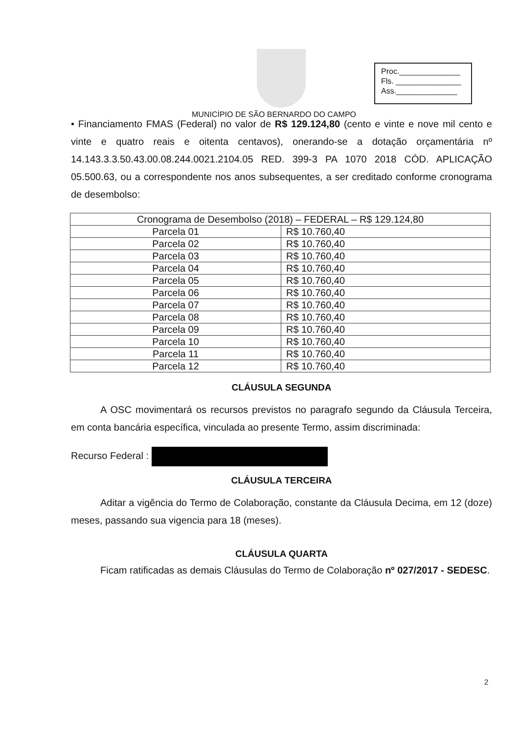Proc.______________
Fls. _______________
Ass.______________
MUNICÍPIO DE SÃO BERNARDO DO CAMPO
• Financiamento FMAS (Federal) no valor de R$ 129.124,80 (cento e vinte e nove mil cento e vinte e quatro reais e oitenta centavos), onerando-se a dotação orçamentária nº 14.143.3.3.50.43.00.08.244.0021.2104.05 RED. 399-3 PA 1070 2018 CÓD. APLICAÇÃO 05.500.63, ou a correspondente nos anos subsequentes, a ser creditado conforme cronograma de desembolso:
| Cronograma de Desembolso (2018) – FEDERAL – R$ 129.124,80 | |
| Parcela 01 | R$ 10.760,40 |
| Parcela 02 | R$ 10.760,40 |
| Parcela 03 | R$ 10.760,40 |
| Parcela 04 | R$ 10.760,40 |
| Parcela 05 | R$ 10.760,40 |
| Parcela 06 | R$ 10.760,40 |
| Parcela 07 | R$ 10.760,40 |
| Parcela 08 | R$ 10.760,40 |
| Parcela 09 | R$ 10.760,40 |
| Parcela 10 | R$ 10.760,40 |
| Parcela 11 | R$ 10.760,40 |
| Parcela 12 | R$ 10.760,40 |
CLÁUSULA SEGUNDA
A OSC movimentará os recursos previstos no paragrafo segundo da Cláusula Terceira, em conta bancária específica, vinculada ao presente Termo, assim discriminada:
Recurso Federal :
CLÁUSULA TERCEIRA
Aditar a vigência do Termo de Colaboração, constante da Cláusula Decima, em 12 (doze) meses, passando sua vigencia para 18 (meses).
CLÁUSULA QUARTA
Ficam ratificadas as demais Cláusulas do Termo de Colaboração nº 027/2017 - SEDESC.
2